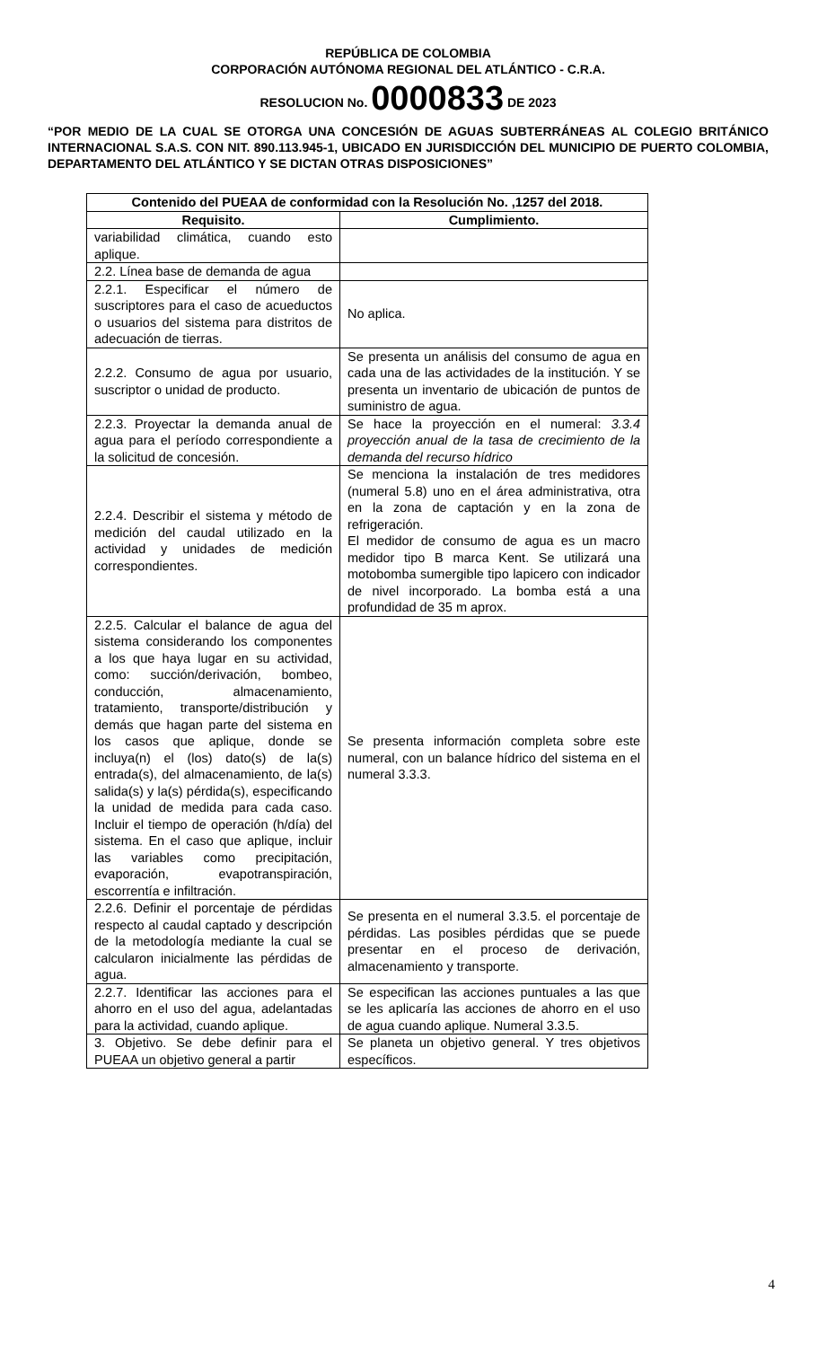REPÚBLICA DE COLOMBIA
CORPORACIÓN AUTÓNOMA REGIONAL DEL ATLÁNTICO - C.R.A.
RESOLUCION No. 0000833 DE 2023
“POR MEDIO DE LA CUAL SE OTORGA UNA CONCESIÓN DE AGUAS SUBTERRÁNEAS AL COLEGIO BRITÁNICO INTERNACIONAL S.A.S. CON NIT. 890.113.945-1, UBICADO EN JURISDICCIÓN DEL MUNICIPIO DE PUERTO COLOMBIA, DEPARTAMENTO DEL ATLÁNTICO Y SE DICTAN OTRAS DISPOSICIONES”
| Contenido del PUEAA de conformidad con la Resolución No. ,1257 del 2018. | |
| --- | --- |
| Requisito. | Cumplimiento. |
| variabilidad climática, cuando esto aplique. | |
| 2.2. Línea base de demanda de agua | |
| 2.2.1. Especificar el número de suscriptores para el caso de acueductos o usuarios del sistema para distritos de adecuación de tierras. | No aplica. |
| 2.2.2. Consumo de agua por usuario, suscriptor o unidad de producto. | Se presenta un análisis del consumo de agua en cada una de las actividades de la institución. Y se presenta un inventario de ubicación de puntos de suministro de agua. |
| 2.2.3. Proyectar la demanda anual de agua para el período correspondiente a la solicitud de concesión. | Se hace la proyección en el numeral: 3.3.4 proyección anual de la tasa de crecimiento de la demanda del recurso hídrico |
| 2.2.4. Describir el sistema y método de medición del caudal utilizado en la actividad y unidades de medición correspondientes. | Se menciona la instalación de tres medidores (numeral 5.8) uno en el área administrativa, otra en la zona de captación y en la zona de refrigeración. El medidor de consumo de agua es un macro medidor tipo B marca Kent. Se utilizará una motobomba sumergible tipo lapicero con indicador de nivel incorporado. La bomba está a una profundidad de 35 m aprox. |
| 2.2.5. Calcular el balance de agua del sistema considerando los componentes a los que haya lugar en su actividad, como: succión/derivación, bombeo, conducción, almacenamiento, tratamiento, transporte/distribución y demás que hagan parte del sistema en los casos que aplique, donde se incluya(n) el (los) dato(s) de la(s) entrada(s), del almacenamiento, de la(s) salida(s) y la(s) pérdida(s), especificando la unidad de medida para cada caso. Incluir el tiempo de operación (h/día) del sistema. En el caso que aplique, incluir las variables como precipitación, evaporación, evapotranspiración, escorrentía e infiltración. | Se presenta información completa sobre este numeral, con un balance hídrico del sistema en el numeral 3.3.3. |
| 2.2.6. Definir el porcentaje de pérdidas respecto al caudal captado y descripción de la metodología mediante la cual se calcularon inicialmente las pérdidas de agua. | Se presenta en el numeral 3.3.5. el porcentaje de pérdidas. Las posibles pérdidas que se puede presentar en el proceso de derivación, almacenamiento y transporte. |
| 2.2.7. Identificar las acciones para el ahorro en el uso del agua, adelantadas para la actividad, cuando aplique. | Se especifican las acciones puntuales a las que se les aplicaría las acciones de ahorro en el uso de agua cuando aplique. Numeral 3.3.5. |
| 3. Objetivo. Se debe definir para el PUEAA un objetivo general a partir | Se planeta un objetivo general. Y tres objetivos específicos. |
4